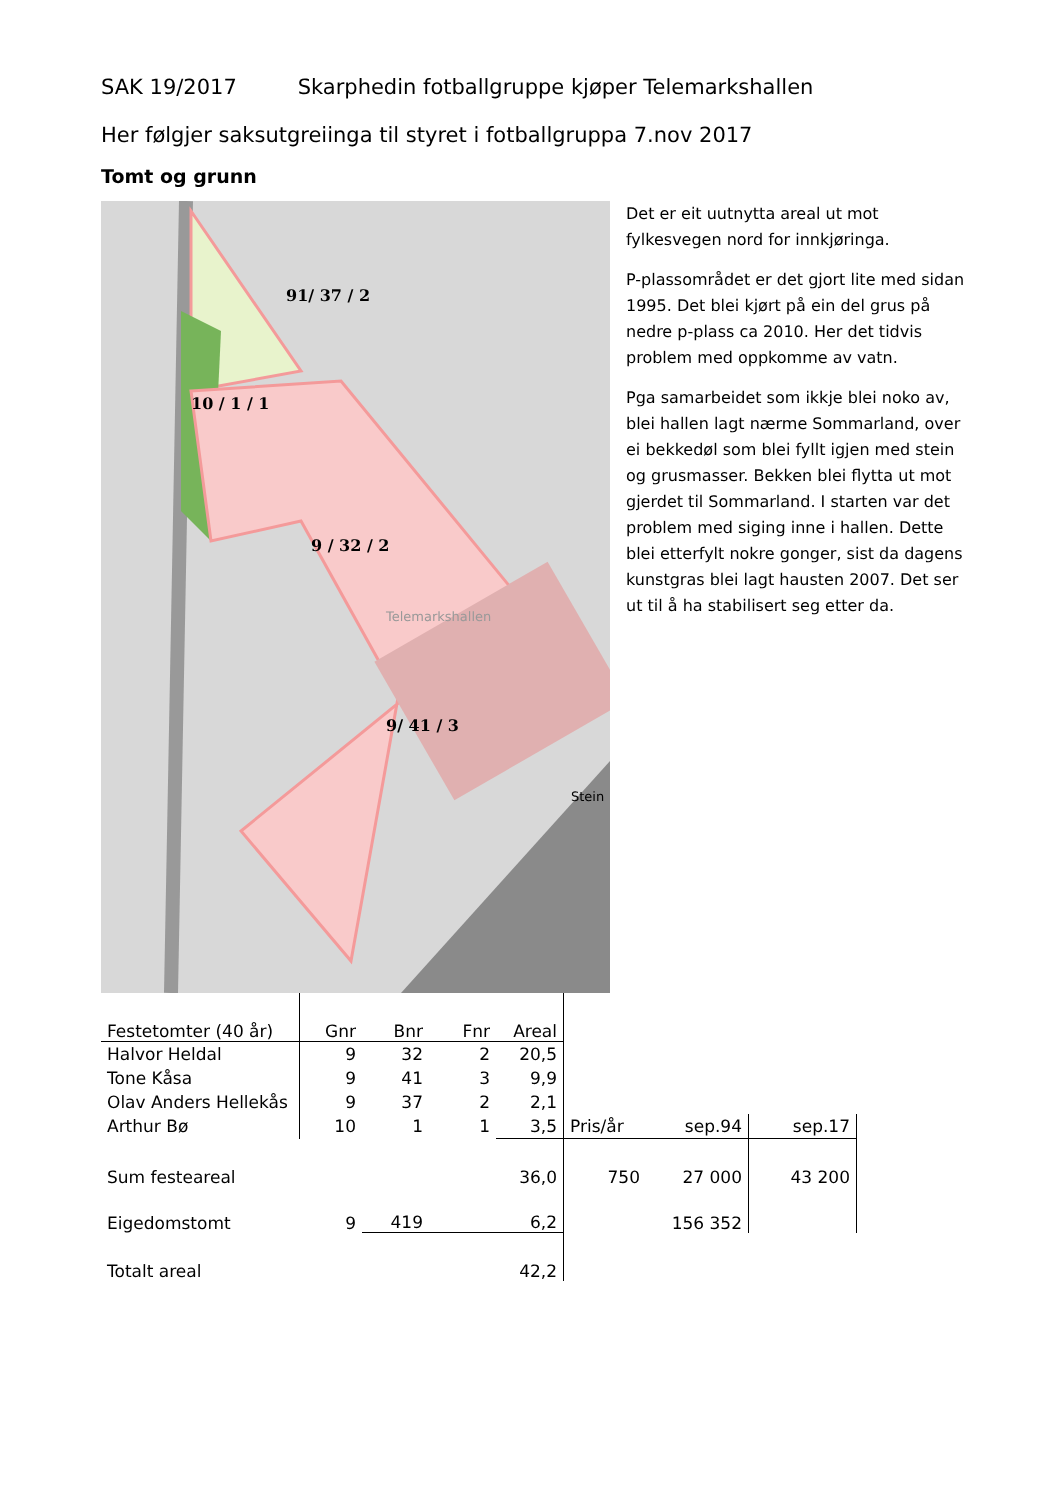SAK 19/2017 Skarphedin fotballgruppe kjøper Telemarkshallen
Her følgjer saksutgreiinga til styret i fotballgruppa 7.nov 2017
Tomt og grunn
91/ 37 / 2
10 / 1 / 1
9 / 32 / 2
Telemarkshallen
9/ 41 / 3
Stein
Det er eit uutnytta areal ut mot fylkesvegen nord for innkjøringa.
P-plassområdet er det gjort lite med sidan 1995. Det blei kjørt på ein del grus på nedre p-plass ca 2010. Her det tidvis problem med oppkomme av vatn.
Pga samarbeidet som ikkje blei noko av, blei hallen lagt nærme Sommarland, over ei bekkedøl som blei fyllt igjen med stein og grusmasser. Bekken blei flytta ut mot gjerdet til Sommarland. I starten var det problem med siging inne i hallen. Dette blei etterfylt nokre gonger, sist da dagens kunstgras blei lagt hausten 2007. Det ser ut til å ha stabilisert seg etter da.
| Festetomter (40 år) | Gnr | Bnr | Fnr | Areal | | | |
| Halvor Heldal | 9 | 32 | 2 | 20,5 | | | |
| Tone Kåsa | 9 | 41 | 3 | 9,9 | | | |
| Olav Anders Hellekås | 9 | 37 | 2 | 2,1 | | | |
| Arthur Bø | 10 | 1 | 1 | 3,5 | Pris/år | sep.94 | sep.17 |
| Sum festeareal | | | | 36,0 | 750 | 27 000 | 43 200 |
| Eigedomstomt | 9 | 419 | | 6,2 | | 156 352 | |
| Totalt areal | | | | 42,2 | | | |